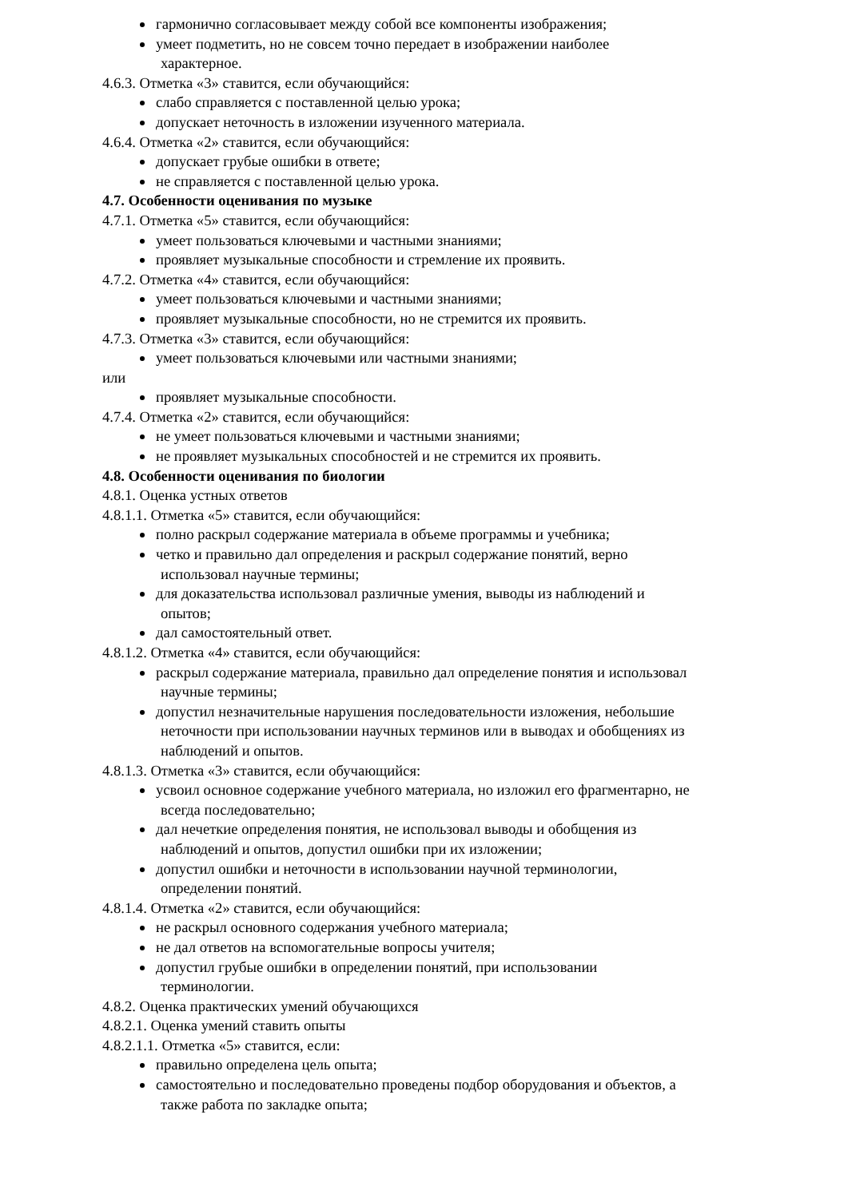гармонично согласовывает между собой все компоненты изображения;
умеет подметить, но не совсем точно передает в изображении наиболее
характерное.
4.6.3. Отметка «3» ставится, если обучающийся:
слабо справляется с поставленной целью урока;
допускает неточность в изложении изученного материала.
4.6.4. Отметка «2» ставится, если обучающийся:
допускает грубые ошибки в ответе;
не справляется с поставленной целью урока.
4.7. Особенности оценивания по музыке
4.7.1. Отметка «5» ставится, если обучающийся:
умеет пользоваться ключевыми и частными знаниями;
проявляет музыкальные способности и стремление их проявить.
4.7.2. Отметка «4» ставится, если обучающийся:
умеет пользоваться ключевыми и частными знаниями;
проявляет музыкальные способности, но не стремится их проявить.
4.7.3. Отметка «3» ставится, если обучающийся:
умеет пользоваться ключевыми или частными знаниями;
или
проявляет музыкальные способности.
4.7.4. Отметка «2» ставится, если обучающийся:
не умеет пользоваться ключевыми и частными знаниями;
не проявляет музыкальных способностей и не стремится их проявить.
4.8. Особенности оценивания по биологии
4.8.1. Оценка устных ответов
4.8.1.1. Отметка «5» ставится, если обучающийся:
полно раскрыл содержание материала в объеме программы и учебника;
четко и правильно дал определения и раскрыл содержание понятий, верно
использовал научные термины;
для доказательства использовал различные умения, выводы из наблюдений и
опытов;
дал самостоятельный ответ.
4.8.1.2. Отметка «4» ставится, если обучающийся:
раскрыл содержание материала, правильно дал определение понятия и использовал
научные термины;
допустил незначительные нарушения последовательности изложения, небольшие
неточности при использовании научных терминов или в выводах и обобщениях из
наблюдений и опытов.
4.8.1.3. Отметка «3» ставится, если обучающийся:
усвоил основное содержание учебного материала, но изложил его фрагментарно, не
всегда последовательно;
дал нечеткие определения понятия, не использовал выводы и обобщения из
наблюдений и опытов, допустил ошибки при их изложении;
допустил ошибки и неточности в использовании научной терминологии,
определении понятий.
4.8.1.4. Отметка «2» ставится, если обучающийся:
не раскрыл основного содержания учебного материала;
не дал ответов на вспомогательные вопросы учителя;
допустил грубые ошибки в определении понятий, при использовании
терминологии.
4.8.2. Оценка практических умений обучающихся
4.8.2.1. Оценка умений ставить опыты
4.8.2.1.1. Отметка «5» ставится, если:
правильно определена цель опыта;
самостоятельно и последовательно проведены подбор оборудования и объектов, а
также работа по закладке опыта;